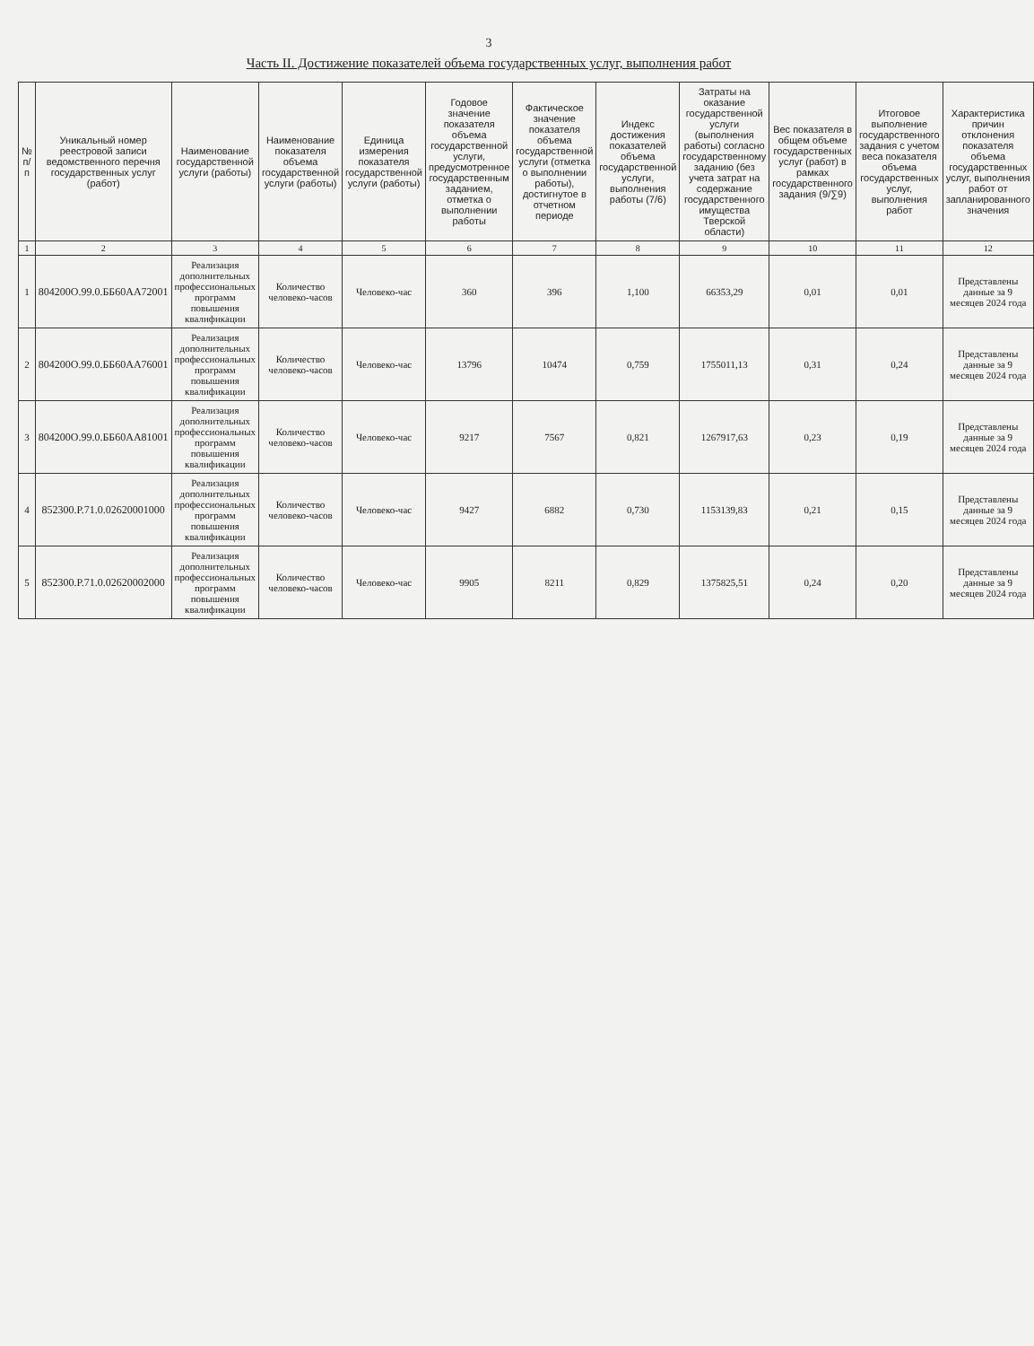3
Часть II. Достижение показателей объема государственных услуг, выполнения работ
| № п/п | Уникальный номер реестровой записи ведомственного перечня государственных услуг (работ) | Наименование государственной услуги (работы) | Наименование показателя объема государственной услуги (работы) | Единица измерения показателя государственной услуги (работы) | Годовое значение показателя объема государственной услуги, предусмотренное государственным заданием, отметка о выполнении работы | Фактическое значение показателя объема государственной услуги (отметка о выполнении работы), достигнутое в отчетном периоде | Индекс достижения показателей объема государственной услуги, выполнения работы (7/6) | Затраты на оказание государственной услуги (выполнения работы) согласно государственному заданию (без учета затрат на содержание государственного имущества Тверской области) | Вес показателя в общем объеме государственных услуг (работ) в рамках государственного задания (9/∑9) | Итоговое выполнение государственного задания с учетом веса показателя объема государственных услуг, выполнения работ | Характеристика причин отклонения показателя объема государственных услуг, выполнения работ от запланированного значения |
| --- | --- | --- | --- | --- | --- | --- | --- | --- | --- | --- | --- |
| 1 | 2 | 3 | 4 | 5 | 6 | 7 | 8 | 9 | 10 | 11 | 12 |
| 1 | 804200О.99.0.ББ60АА72001 | Реализация дополнительных профессиональных программ повышения квалификации | Количество человеко-часов | Человеко-час | 360 | 396 | 1,100 | 66353,29 | 0,01 | 0,01 | Представлены данные за 9 месяцев 2024 года |
| 2 | 804200О.99.0.ББ60АА76001 | Реализация дополнительных профессиональных программ повышения квалификации | Количество человеко-часов | Человеко-час | 13796 | 10474 | 0,759 | 1755011,13 | 0,31 | 0,24 | Представлены данные за 9 месяцев 2024 года |
| 3 | 804200О.99.0.ББ60АА81001 | Реализация дополнительных профессиональных программ повышения квалификации | Количество человеко-часов | Человеко-час | 9217 | 7567 | 0,821 | 1267917,63 | 0,23 | 0,19 | Представлены данные за 9 месяцев 2024 года |
| 4 | 852300.Р.71.0.02620001000 | Реализация дополнительных профессиональных программ повышения квалификации | Количество человеко-часов | Человеко-час | 9427 | 6882 | 0,730 | 1153139,83 | 0,21 | 0,15 | Представлены данные за 9 месяцев 2024 года |
| 5 | 852300.Р.71.0.02620002000 | Реализация дополнительных профессиональных программ повышения квалификации | Количество человеко-часов | Человеко-час | 9905 | 8211 | 0,829 | 1375825,51 | 0,24 | 0,20 | Представлены данные за 9 месяцев 2024 года |